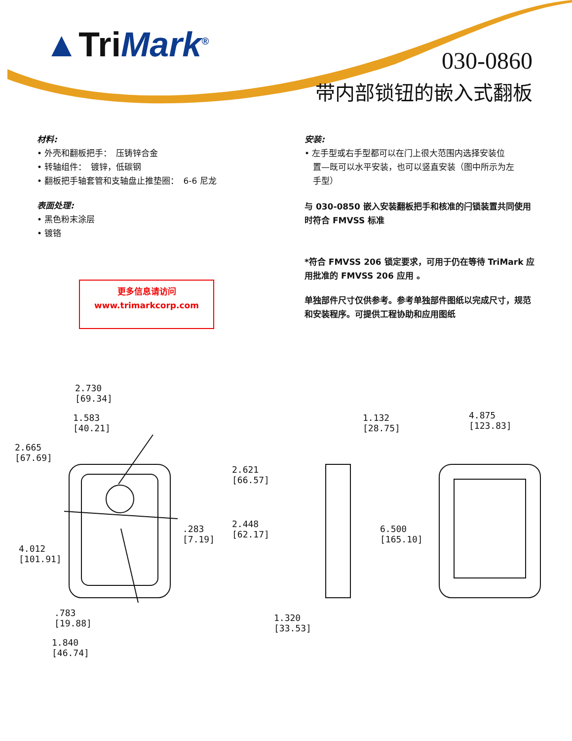▲Tri Mark<sup>®</sup>
030-0860
带内部锁钮的嵌入式翻板
材料:
• 外壳和翻板把手：　压铸锌合金
• 转轴组件：　镀锌，低碳钢
• 翻板把手轴套管和支轴盘止推垫圈：　6-6 尼龙
表面处理:
• 黑色粉末涂层
• 镀铬
更多信息请访问
www.trimarkcorp.com
安装:
• 左手型或右手型都可以在门上很大范围内选择安装位
　置—既可以水平安装，也可以竖直安装（图中所示为左
　手型）
与 030-0850 嵌入安装翻板把手和核准的闩锁装置共同使用时符合 FMVSS 标准
*符合 FMVSS 206 锁定要求，可用于仍在等待 TriMark 应用批准的 FMVSS 206 应用 。
单独部件尺寸仅供参考。参考单独部件图纸以完成尺寸，规范和安装程序。可提供工程协助和应用图纸
2.730
[69.34]
1.583
[40.21]
2.665
[67.69]
2.621
[66.57]
.283
[7.19]
2.448
[62.17]
4.012
[101.91]
.783
[19.88]
1.840
[46.74]
1.132
[28.75]
4.875
[123.83]
6.500
[165.10]
1.320
[33.53]